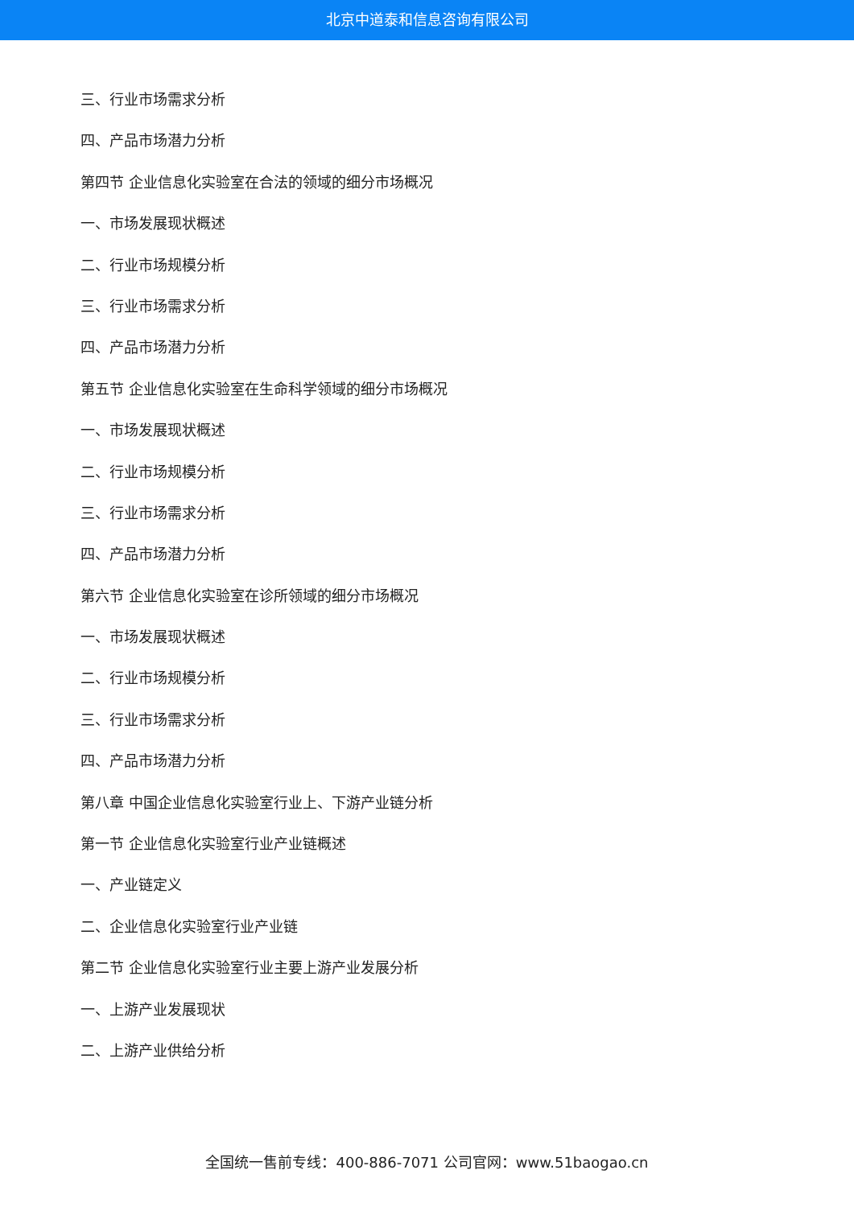北京中道泰和信息咨询有限公司
三、行业市场需求分析
四、产品市场潜力分析
第四节 企业信息化实验室在合法的领域的细分市场概况
一、市场发展现状概述
二、行业市场规模分析
三、行业市场需求分析
四、产品市场潜力分析
第五节 企业信息化实验室在生命科学领域的细分市场概况
一、市场发展现状概述
二、行业市场规模分析
三、行业市场需求分析
四、产品市场潜力分析
第六节 企业信息化实验室在诊所领域的细分市场概况
一、市场发展现状概述
二、行业市场规模分析
三、行业市场需求分析
四、产品市场潜力分析
第八章 中国企业信息化实验室行业上、下游产业链分析
第一节 企业信息化实验室行业产业链概述
一、产业链定义
二、企业信息化实验室行业产业链
第二节 企业信息化实验室行业主要上游产业发展分析
一、上游产业发展现状
二、上游产业供给分析
全国统一售前专线：400-886-7071 公司官网：www.51baogao.cn